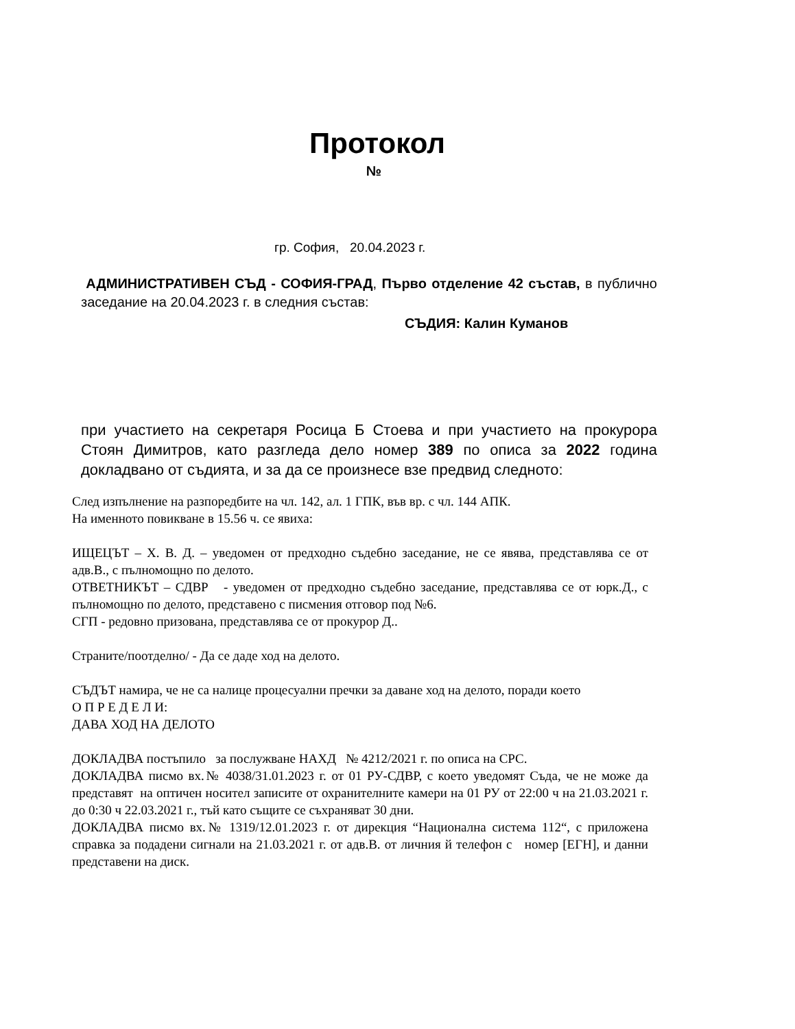Протокол
№
гр. София, 20.04.2023 г.
АДМИНИСТРАТИВЕН СЪД - СОФИЯ-ГРАД, Първо отделение 42 състав, в публично заседание на 20.04.2023 г. в следния състав:
СЪДИЯ: Калин Куманов
при участието на секретаря Росица Б Стоева и при участието на прокурора Стоян Димитров, като разгледа дело номер 389 по описа за 2022 година докладвано от съдията, и за да се произнесе взе предвид следното:
След изпълнение на разпоредбите на чл. 142, ал. 1 ГПК, във вр. с чл. 144 АПК.
На именното повикване в 15.56 ч. се явиха:
ИЩЕЦЪТ – Х. В. Д. – уведомен от предходно съдебно заседание, не се явява, представлява се от адв.В., с пълномощно по делото.
ОТВЕТНИКЪТ – СДВР - уведомен от предходно съдебно заседание, представлява се от юрк.Д., с пълномощно по делото, представено с писмения отговор под №6.
СГП - редовно призована, представлява се от прокурор Д..
Страните/поотделно/ - Да се даде ход на делото.
СЪДЪТ намира, че не са налице процесуални пречки за даване ход на делото, поради което
О П Р Е Д Е Л И:
ДАВА ХОД НА ДЕЛОТО
ДОКЛАДВА постъпило за послужване НАХД № 4212/2021 г. по описа на СРС.
ДОКЛАДВА писмо вх.№ 4038/31.01.2023 г. от 01 РУ-СДВР, с което уведомят Съда, че не може да представят на оптичен носител записите от охранителните камери на 01 РУ от 22:00 ч на 21.03.2021 г. до 0:30 ч 22.03.2021 г., тъй като същите се съхраняват 30 дни.
ДОКЛАДВА писмо вх.№ 1319/12.01.2023 г. от дирекция “Национална система 112“, с приложена справка за подадени сигнали на 21.03.2021 г. от адв.В. от личния й телефон с номер [ЕГН], и данни представени на диск.